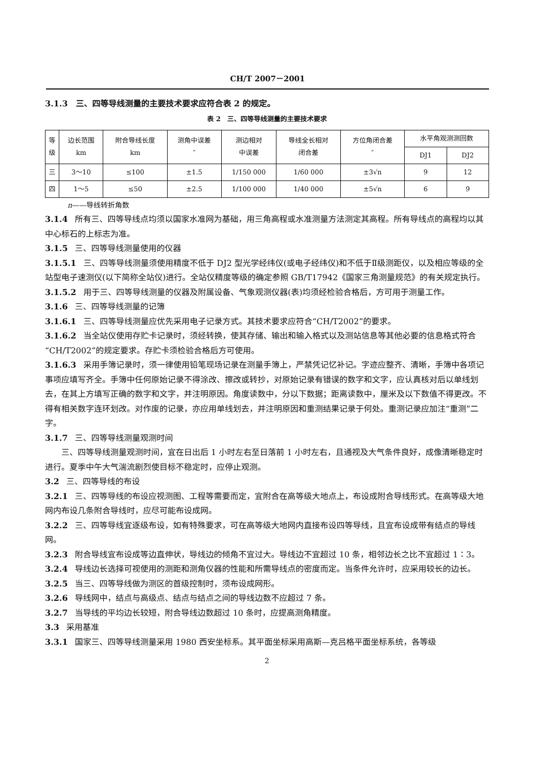CH/T 2007－2001
3.1.3　三、四等导线测量的主要技术要求应符合表 2 的规定。
表 2　三、四等导线测量的主要技术要求
| 等 级 | 边长范围 km | 附合导线长度 km | 测角中误差 ″ | 测边相对 中误差 | 导线全长相对 闭合差 | 方位角闭合差 ″ | 水平角观测测回数 | |
| --- | --- | --- | --- | --- | --- | --- | --- | --- |
| | | | | | | | DJ1 | DJ2 |
| 三 | 3～10 | ≤100 | ±1.5 | 1/150 000 | 1/60 000 | ±3√n | 9 | 12 |
| 四 | 1～5 | ≤50 | ±2.5 | 1/100 000 | 1/40 000 | ±5√n | 6 | 9 |
n——导线转折角数
3.1.4 所有三、四等导线点均须以国家水准网为基础，用三角高程或水准测量方法测定其高程。所有导线点的高程均以其中心标石的上标志为准。
3.1.5 三、四等导线测量使用的仪器
3.1.5.1 三、四等导线测量须使用精度不低于 DJ2 型光学经纬仪(或电子经纬仪)和不低于Ⅱ级测距仪，以及相应等级的全站型电子速测仪(以下简称全站仪)进行。全站仪精度等级的确定参照 GB/T17942《国家三角测量规范》的有关规定执行。
3.1.5.2 用于三、四等导线测量的仪器及附属设备、气象观测仪器(表)均须经检验合格后，方可用于测量工作。
3.1.6 三、四等导线测量的记簿
3.1.6.1 三、四等导线测量应优先采用电子记录方式。其技术要求应符合“CH/T2002”的要求。
3.1.6.2 当全站仪使用存贮卡记录时，须经转换，使其存储、输出和输入格式以及测站信息等其他必要的信息格式符合“CH/T2002”的规定要求。存贮卡须检验合格后方可使用。
3.1.6.3 采用手簿记录时，须一律使用铅笔现场记录在测量手簿上，严禁凭记忆补记。字迹应整齐、清晰，手簿中各项记事项应填写齐全。手簿中任何原始记录不得涂改、擦改或转抄，对原始记录有错误的数字和文字，应认真核对后以单线划去，在其上方填写正确的数字和文字，并注明原因。角度读数中，分以下数据；距离读数中，厘米及以下数值不得更改。不得有相关数字连环划改。对作废的记录，亦应用单线划去，并注明原因和重测结果记录于何处。重测记录应加注“重测”二字。
3.1.7 三、四等导线测量观测时间
三、四等导线测量观测时间，宜在日出后 1 小时左右至日落前 1 小时左右，且通视及大气条件良好，成像清晰稳定时进行。夏季中午大气湍流剧烈使目标不稳定时，应停止观测。
3.2 三、四等导线的布设
3.2.1 三、四等导线的布设应视测图、工程等需要而定，宜附合在高等级大地点上，布设成附合导线形式。在高等级大地网内布设几条附合导线时，应尽可能布设成网。
3.2.2 三、四等导线宜逐级布设，如有特殊要求，可在高等级大地网内直接布设四等导线，且宜布设成带有结点的导线网。
3.2.3 附合导线宜布设成等边直伸状，导线边的倾角不宜过大。导线边不宜超过 10 条，相邻边长之比不宜超过 1∶3。
3.2.4 导线边长选择可视使用的测距和测角仪器的性能和所需导线点的密度而定。当条件允许时，应采用较长的边长。
3.2.5 当三、四等导线做为测区的首级控制时，须布设成网形。
3.2.6 导线网中，结点与高级点、结点与结点之间的导线边数不应超过 7 条。
3.2.7 当导线的平均边长较短，附合导线边数超过 10 条时，应提高测角精度。
3.3 采用基准
3.3.1 国家三、四等导线测量采用 1980 西安坐标系。其平面坐标采用高斯—克吕格平面坐标系统，各等级
2